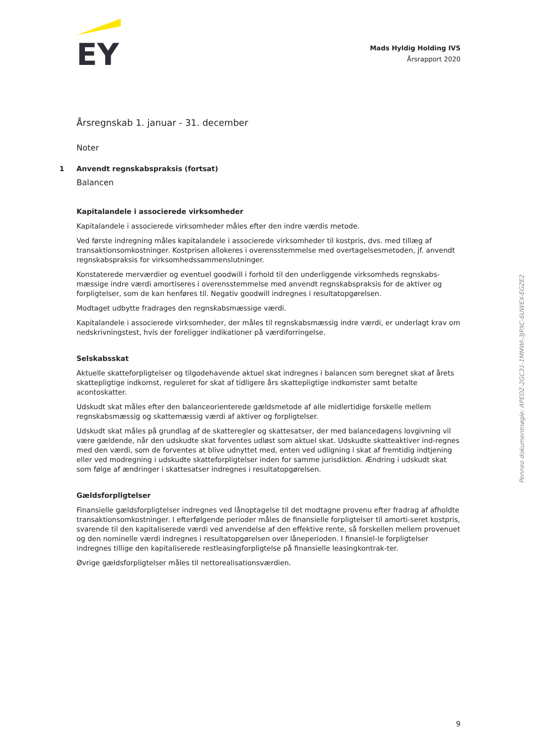EY
Mads Hyldig Holding IVS
Årsrapport 2020
Årsregnskab 1. januar - 31. december
Noter
1 Anvendt regnskabspraksis (fortsat)
Balancen
Kapitalandele i associerede virksomheder
Kapitalandele i associerede virksomheder måles efter den indre værdis metode.
Ved første indregning måles kapitalandele i associerede virksomheder til kostpris, dvs. med tillæg af transaktionsomkostninger. Kostprisen allokeres i overensstemmelse med overtagelsesmetoden, jf. anvendt regnskabspraksis for virksomhedssammenslutninger.
Konstaterede merværdier og eventuel goodwill i forhold til den underliggende virksomheds regnskabs-mæssige indre værdi amortiseres i overensstemmelse med anvendt regnskabspraksis for de aktiver og forpligtelser, som de kan henføres til. Negativ goodwill indregnes i resultatopgørelsen.
Modtaget udbytte fradrages den regnskabsmæssige værdi.
Kapitalandele i associerede virksomheder, der måles til regnskabsmæssig indre værdi, er underlagt krav om nedskrivningstest, hvis der foreligger indikationer på værdiforringelse.
Selskabsskat
Aktuelle skatteforpligtelser og tilgodehavende aktuel skat indregnes i balancen som beregnet skat af årets skattepligtige indkomst, reguleret for skat af tidligere års skattepligtige indkomster samt betalte acontoskatter.
Udskudt skat måles efter den balanceorienterede gældsmetode af alle midlertidige forskelle mellem regnskabsmæssig og skattemæssig værdi af aktiver og forpligtelser.
Udskudt skat måles på grundlag af de skatteregler og skattesatser, der med balancedagens lovgivning vil være gældende, når den udskudte skat forventes udløst som aktuel skat. Udskudte skatteaktiver ind-regnes med den værdi, som de forventes at blive udnyttet med, enten ved udligning i skat af fremtidig indtjening eller ved modregning i udskudte skatteforpligtelser inden for samme jurisdiktion. Ændring i udskudt skat som følge af ændringer i skattesatser indregnes i resultatopgørelsen.
Gældsforpligtelser
Finansielle gældsforpligtelser indregnes ved lånoptagelse til det modtagne provenu efter fradrag af afholdte transaktionsomkostninger. I efterfølgende perioder måles de finansielle forpligtelser til amorti-seret kostpris, svarende til den kapitaliserede værdi ved anvendelse af den effektive rente, så forskellen mellem provenuet og den nominelle værdi indregnes i resultatopgørelsen over låneperioden. I finansiel-le forpligtelser indregnes tillige den kapitaliserede restleasingforpligtelse på finansielle leasingkontrak-ter.
Øvrige gældsforpligtelser måles til nettorealisationsværdien.
Penneo dokumentnøgle: APEDZ-2GC31-1MMWI-3JPXC-6UWEX-EGZE2
9